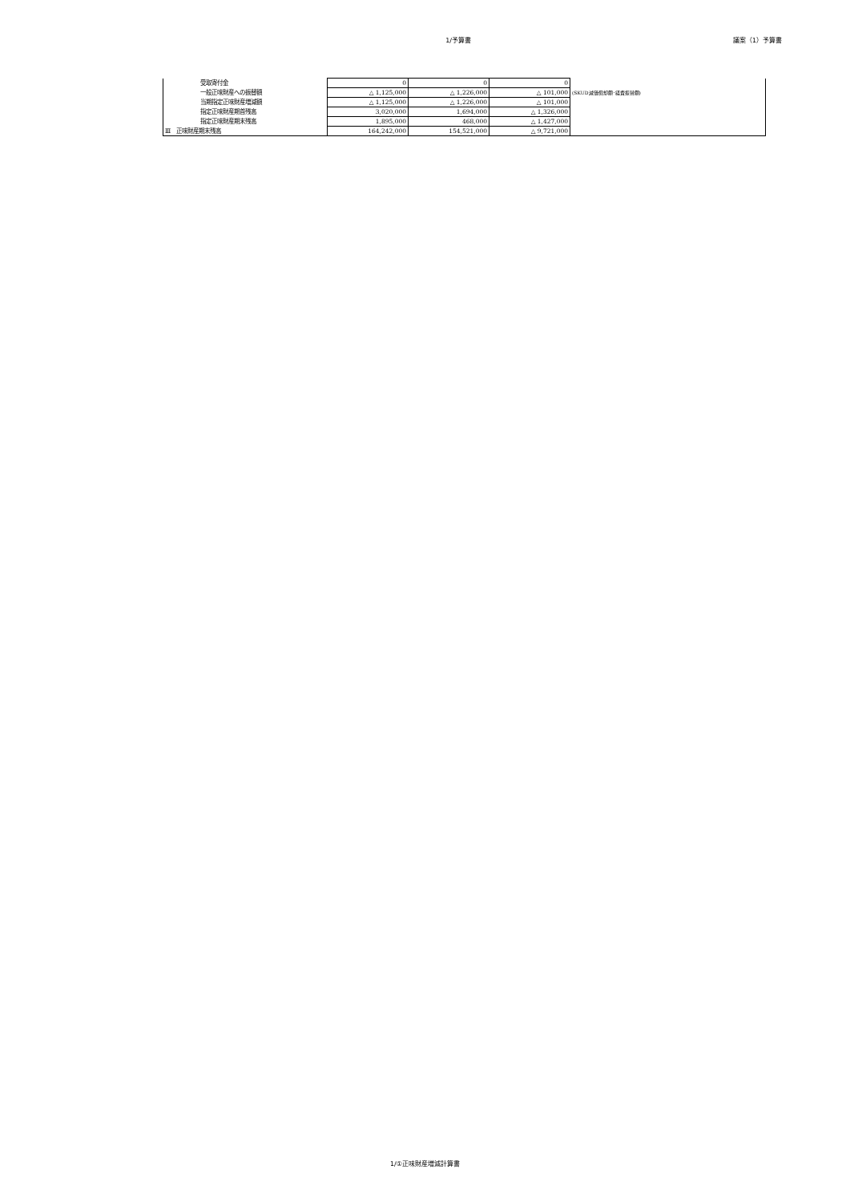1/予算書 議案（1）予算書
| 受取寄付金 | 0 | 0 | 0 | |
| 一般正味財産への振替額 | △ 1,125,000 | △ 1,226,000 | △ 101,000 | (SKUD減価償却額･経費振替額) |
| 当期指定正味財産増減額 | △ 1,125,000 | △ 1,226,000 | △ 101,000 | |
| 指定正味財産期首残高 | 3,020,000 | 1,694,000 | △ 1,326,000 | |
| 指定正味財産期末残高 | 1,895,000 | 468,000 | △ 1,427,000 | |
| Ⅲ 正味財産期末残高 | 164,242,000 | 154,521,000 | △ 9,721,000 | |
1/①正味財産増減計算書